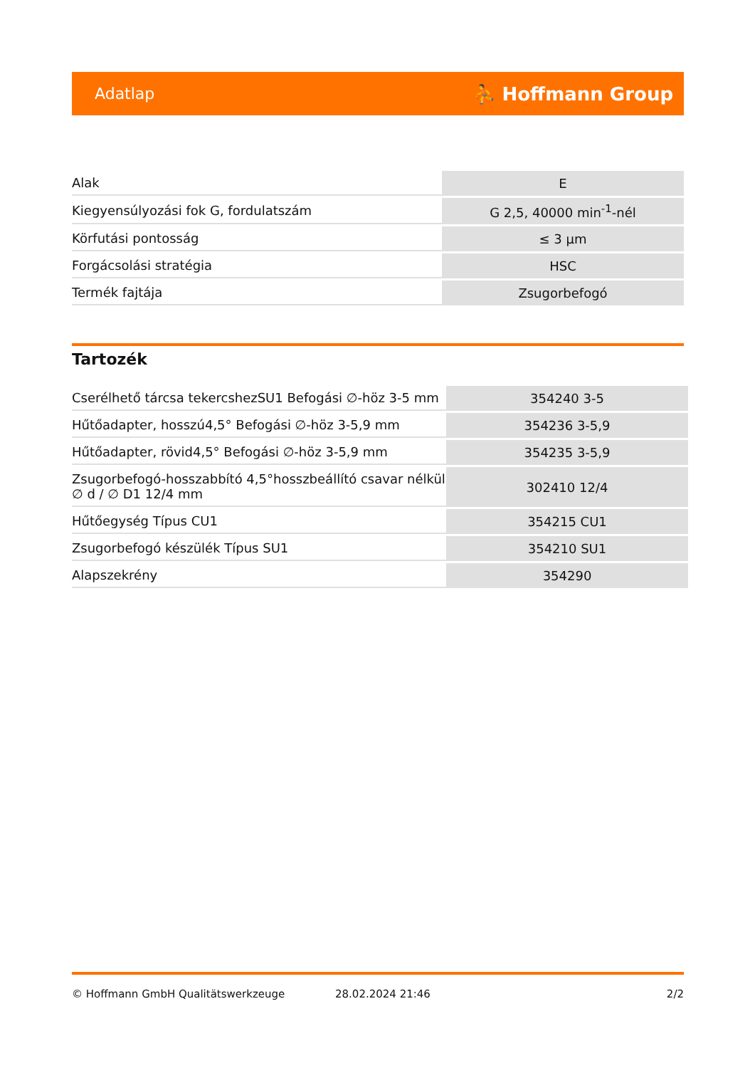Adatlap ⛹ Hoffmann Group
| Alak | E |
| Kiegyensúlyozási fok G, fordulatszám | G 2,5, 40000 min<sup>-1</sup>-nél |
| Körfutási pontosság | ≤ 3 µm |
| Forgácsolási stratégia | HSC |
| Termék fajtája | Zsugorbefogó |
Tartozék
| Cserélhető tárcsa tekercshezSU1 Befogási ∅-höz 3-5 mm | 354240 3-5 |
| Hűtőadapter, hosszú4,5° Befogási ∅-höz 3-5,9 mm | 354236 3-5,9 |
| Hűtőadapter, rövid4,5° Befogási ∅-höz 3-5,9 mm | 354235 3-5,9 |
| Zsugorbefogó-hosszabbító 4,5°hosszbeállító csavar nélkül ∅ d / ∅ D1 12/4 mm | 302410 12/4 |
| Hűtőegység Típus CU1 | 354215 CU1 |
| Zsugorbefogó készülék Típus SU1 | 354210 SU1 |
| Alapszekrény | 354290 |
© Hoffmann GmbH Qualitätswerkzeuge 28.02.2024 21:46 2/2